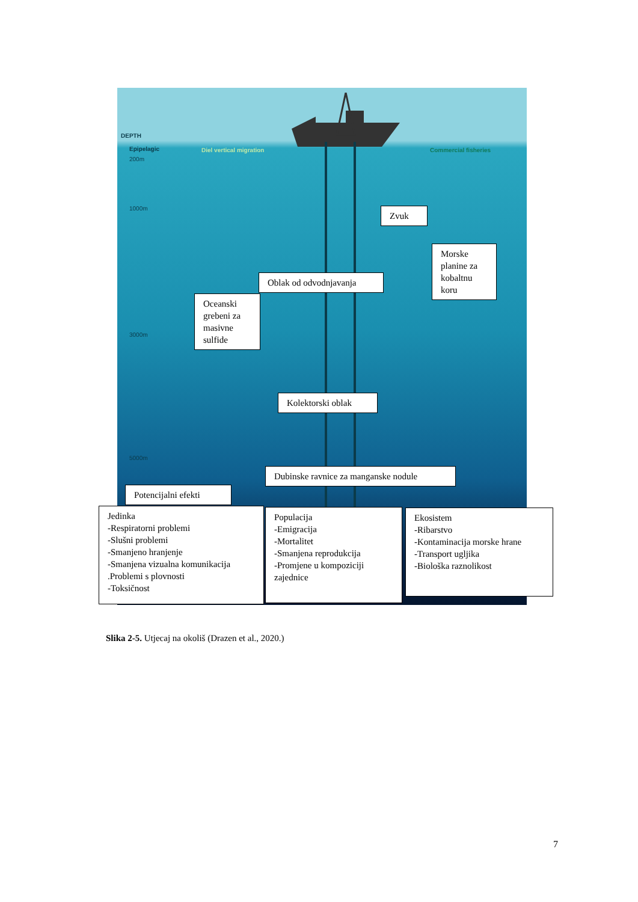DEPTH
Epipelagic
200m
Diel vertical migration Commercial fisheries
1000m
3000m
5000m
Zvuk
Morske planine za kobaltnu koru
Oblak od odvodnjavanja
Oceanski grebeni za masivne sulfide
Kolektorski oblak
Dubinske ravnice za manganske nodule
Potencijalni efekti
Jedinka
-Respiratorni problemi
-Slušni problemi
-Smanjeno hranjenje
-Smanjena vizualna komunikacija
.Problemi s plovnosti
-Toksičnost
Populacija
-Emigracija
-Mortalitet
-Smanjena reprodukcija
-Promjene u kompoziciji zajednice
Ekosistem
-Ribarstvo
-Kontaminacija morske hrane
-Transport ugljika
-Biološka raznolikost
Slika 2-5. Utjecaj na okoliš (Drazen et al., 2020.)
7